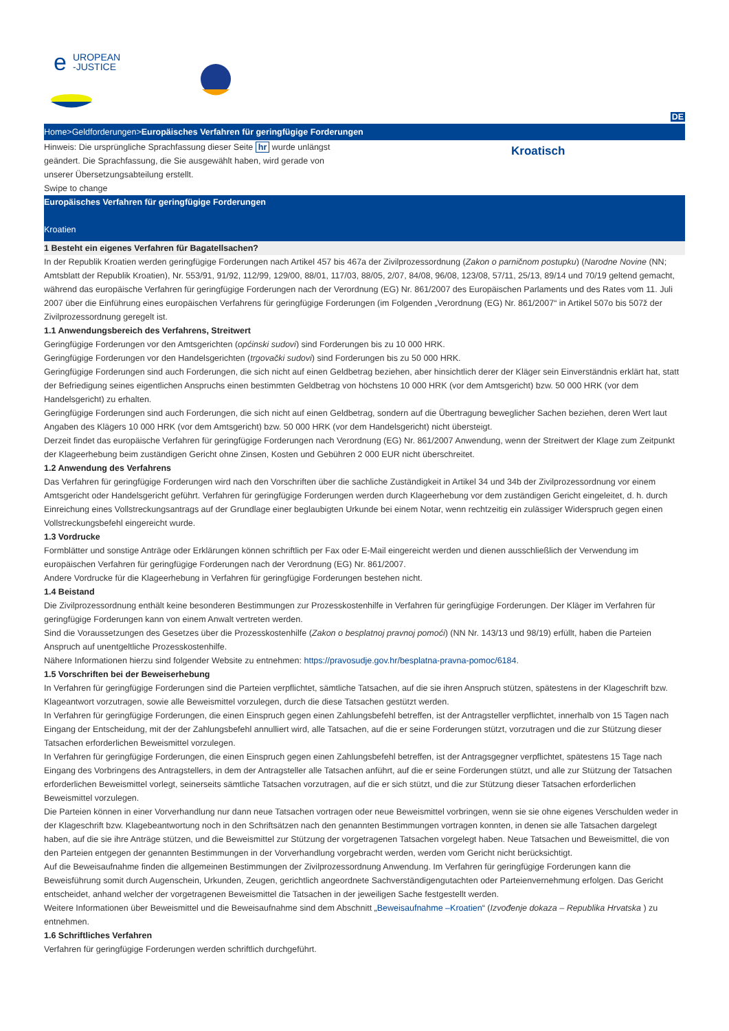UROPEAN
-JUSTICE
e
DE
Home>Geldforderungen>Europäisches Verfahren für geringfügige Forderungen
Hinweis: Die ursprüngliche Sprachfassung dieser Seite hr wurde unlängst geändert. Die Sprachfassung, die Sie ausgewählt haben, wird gerade von unserer Übersetzungsabteilung erstellt.
Swipe to change
Kroatisch
Europäisches Verfahren für geringfügige Forderungen
Kroatien
1 Besteht ein eigenes Verfahren für Bagatellsachen?
In der Republik Kroatien werden geringfügige Forderungen nach Artikel 457 bis 467a der Zivilprozessordnung (Zakon o parničnom postupku) (Narodne Novine (NN; Amtsblatt der Republik Kroatien), Nr. 553/91, 91/92, 112/99, 129/00, 88/01, 117/03, 88/05, 2/07, 84/08, 96/08, 123/08, 57/11, 25/13, 89/14 und 70/19 geltend gemacht, während das europäische Verfahren für geringfügige Forderungen nach der Verordnung (EG) Nr. 861/2007 des Europäischen Parlaments und des Rates vom 11. Juli 2007 über die Einführung eines europäischen Verfahrens für geringfügige Forderungen (im Folgenden „Verordnung (EG) Nr. 861/2007“ in Artikel 507o bis 507ž der Zivilprozessordnung geregelt ist.
1.1 Anwendungsbereich des Verfahrens, Streitwert
Geringfügige Forderungen vor den Amtsgerichten (općinski sudovi) sind Forderungen bis zu 10 000 HRK.
Geringfügige Forderungen vor den Handelsgerichten (trgovački sudovi) sind Forderungen bis zu 50 000 HRK.
Geringfügige Forderungen sind auch Forderungen, die sich nicht auf einen Geldbetrag beziehen, aber hinsichtlich derer der Kläger sein Einverständnis erklärt hat, statt der Befriedigung seines eigentlichen Anspruchs einen bestimmten Geldbetrag von höchstens 10 000 HRK (vor dem Amtsgericht) bzw. 50 000 HRK (vor dem Handelsgericht) zu erhalten.
Geringfügige Forderungen sind auch Forderungen, die sich nicht auf einen Geldbetrag, sondern auf die Übertragung beweglicher Sachen beziehen, deren Wert laut Angaben des Klägers 10 000 HRK (vor dem Amtsgericht) bzw. 50 000 HRK (vor dem Handelsgericht) nicht übersteigt.
Derzeit findet das europäische Verfahren für geringfügige Forderungen nach Verordnung (EG) Nr. 861/2007 Anwendung, wenn der Streitwert der Klage zum Zeitpunkt der Klageerhebung beim zuständigen Gericht ohne Zinsen, Kosten und Gebühren 2 000 EUR nicht überschreitet.
1.2 Anwendung des Verfahrens
Das Verfahren für geringfügige Forderungen wird nach den Vorschriften über die sachliche Zuständigkeit in Artikel 34 und 34b der Zivilprozessordnung vor einem Amtsgericht oder Handelsgericht geführt. Verfahren für geringfügige Forderungen werden durch Klageerhebung vor dem zuständigen Gericht eingeleitet, d. h. durch Einreichung eines Vollstreckungsantrags auf der Grundlage einer beglaubigten Urkunde bei einem Notar, wenn rechtzeitig ein zulässiger Widerspruch gegen einen Vollstreckungsbefehl eingereicht wurde.
1.3 Vordrucke
Formblätter und sonstige Anträge oder Erklärungen können schriftlich per Fax oder E-Mail eingereicht werden und dienen ausschließlich der Verwendung im europäischen Verfahren für geringfügige Forderungen nach der Verordnung (EG) Nr. 861/2007.
Andere Vordrucke für die Klageerhebung in Verfahren für geringfügige Forderungen bestehen nicht.
1.4 Beistand
Die Zivilprozessordnung enthält keine besonderen Bestimmungen zur Prozesskostenhilfe in Verfahren für geringfügige Forderungen. Der Kläger im Verfahren für geringfügige Forderungen kann von einem Anwalt vertreten werden.
Sind die Voraussetzungen des Gesetzes über die Prozesskostenhilfe (Zakon o besplatnoj pravnoj pomoći) (NN Nr. 143/13 und 98/19) erfüllt, haben die Parteien Anspruch auf unentgeltliche Prozesskostenhilfe.
Nähere Informationen hierzu sind folgender Website zu entnehmen: https://pravosudje.gov.hr/besplatna-pravna-pomoc/6184.
1.5 Vorschriften bei der Beweiserhebung
In Verfahren für geringfügige Forderungen sind die Parteien verpflichtet, sämtliche Tatsachen, auf die sie ihren Anspruch stützen, spätestens in der Klageschrift bzw. Klageantwort vorzutragen, sowie alle Beweismittel vorzulegen, durch die diese Tatsachen gestützt werden.
In Verfahren für geringfügige Forderungen, die einen Einspruch gegen einen Zahlungsbefehl betreffen, ist der Antragsteller verpflichtet, innerhalb von 15 Tagen nach Eingang der Entscheidung, mit der der Zahlungsbefehl annulliert wird, alle Tatsachen, auf die er seine Forderungen stützt, vorzutragen und die zur Stützung dieser Tatsachen erforderlichen Beweismittel vorzulegen.
In Verfahren für geringfügige Forderungen, die einen Einspruch gegen einen Zahlungsbefehl betreffen, ist der Antragsgegner verpflichtet, spätestens 15 Tage nach Eingang des Vorbringens des Antragstellers, in dem der Antragsteller alle Tatsachen anführt, auf die er seine Forderungen stützt, und alle zur Stützung der Tatsachen erforderlichen Beweismittel vorlegt, seinerseits sämtliche Tatsachen vorzutragen, auf die er sich stützt, und die zur Stützung dieser Tatsachen erforderlichen Beweismittel vorzulegen.
Die Parteien können in einer Vorverhandlung nur dann neue Tatsachen vortragen oder neue Beweismittel vorbringen, wenn sie sie ohne eigenes Verschulden weder in der Klageschrift bzw. Klagebeantwortung noch in den Schriftsätzen nach den genannten Bestimmungen vortragen konnten, in denen sie alle Tatsachen dargelegt haben, auf die sie ihre Anträge stützen, und die Beweismittel zur Stützung der vorgetragenen Tatsachen vorgelegt haben. Neue Tatsachen und Beweismittel, die von den Parteien entgegen der genannten Bestimmungen in der Vorverhandlung vorgebracht werden, werden vom Gericht nicht berücksichtigt.
Auf die Beweisaufnahme finden die allgemeinen Bestimmungen der Zivilprozessordnung Anwendung. Im Verfahren für geringfügige Forderungen kann die Beweisführung somit durch Augenschein, Urkunden, Zeugen, gerichtlich angeordnete Sachverständigengutachten oder Parteienvernehmung erfolgen. Das Gericht entscheidet, anhand welcher der vorgetragenen Beweismittel die Tatsachen in der jeweiligen Sache festgestellt werden.
Weitere Informationen über Beweismittel und die Beweisaufnahme sind dem Abschnitt „Beweisaufnahme –Kroatien“ (Izvođenje dokaza – Republika Hrvatska ) zu entnehmen.
1.6 Schriftliches Verfahren
Verfahren für geringfügige Forderungen werden schriftlich durchgeführt.